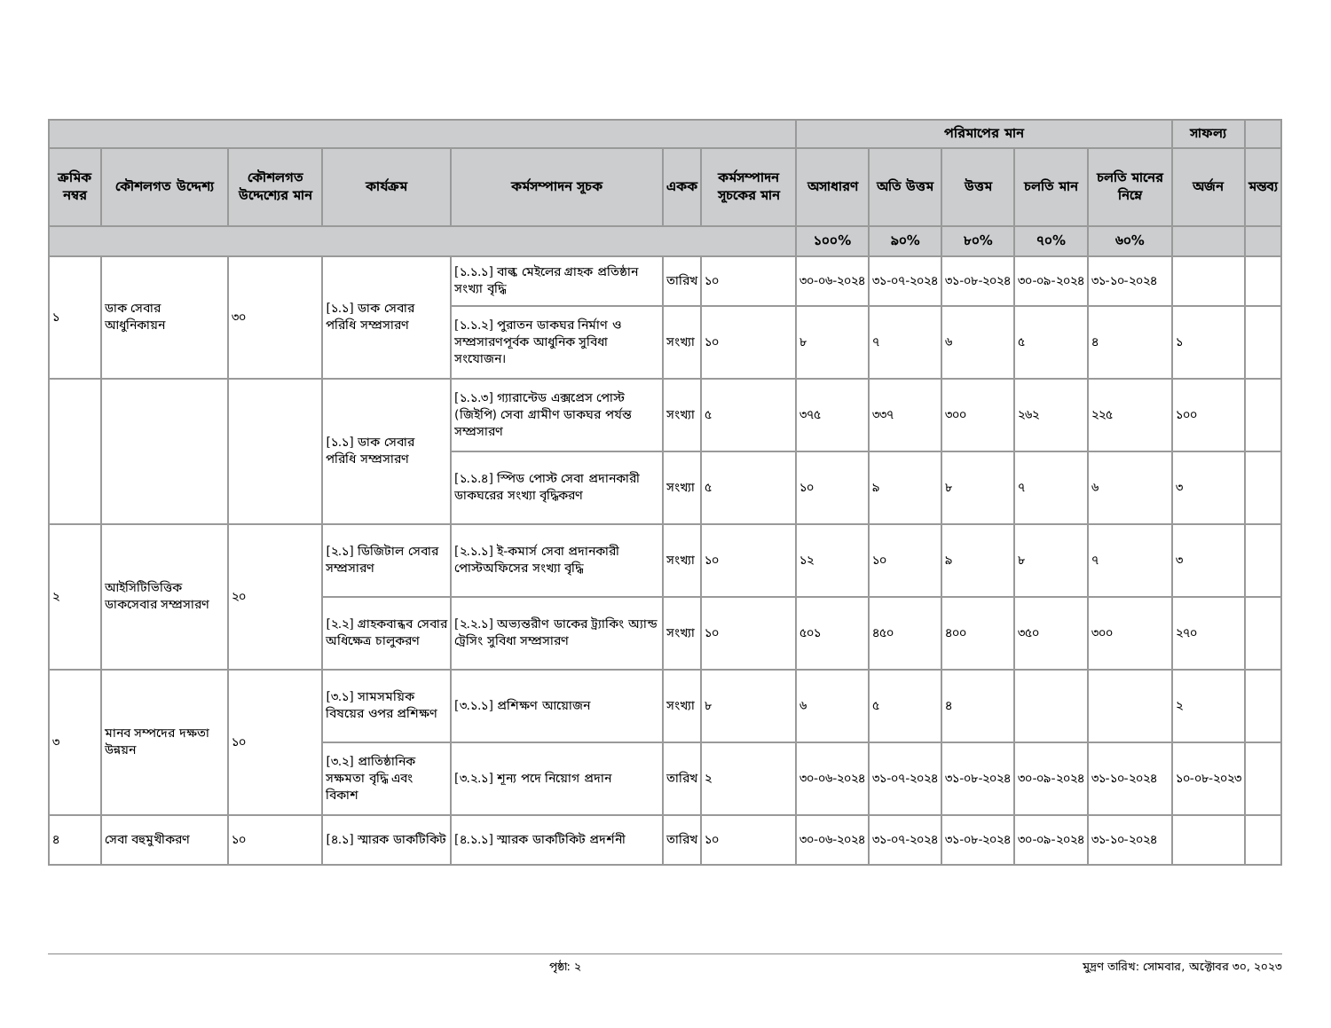| | | | | | | | পরিমাপের মান | | | | | সাফল্য | |
| --- | --- | --- | --- | --- | --- | --- | --- | --- | --- | --- | --- | --- | --- |
| ক্রমিক নম্বর | কৌশলগত উদ্দেশ্য | কৌশলগত উদ্দেশ্যের মান | কার্যক্রম | কর্মসম্পাদন সূচক | একক | কর্মসম্পাদন সূচকের মান | অসাধারণ | অতি উত্তম | উত্তম | চলতি মান | চলতি মানের নিম্নে | অর্জন | মন্তব্য |
| | | | | | | | ১০০% | ৯০% | ৮০% | ৭০% | ৬০% | | |
| ১ | ডাক সেবার আধুনিকায়ন | ৩০ | [১.১] ডাক সেবার পরিধি সম্প্রসারণ | [১.১.১] বাল্ক মেইলের গ্রাহক প্রতিষ্ঠান সংখ্যা বৃদ্ধি | তারিখ | ১০ | ৩০-০৬-২০২৪ | ৩১-০৭-২০২৪ | ৩১-০৮-২০২৪ | ৩০-০৯-২০২৪ | ৩১-১০-২০২৪ | | |
| | | | | [১.১.২] পুরাতন ডাকঘর নির্মাণ ও সম্প্রসারণপূর্বক আধুনিক সুবিধা সংযোজন। | সংখ্যা | ১০ | ৮ | ৭ | ৬ | ৫ | ৪ | ১ | |
| | | | [১.১] ডাক সেবার পরিধি সম্প্রসারণ | [১.১.৩] গ্যারান্টেড এক্সপ্রেস পোস্ট (জিইপি) সেবা গ্রামীণ ডাকঘর পর্যন্ত সম্প্রসারণ | সংখ্যা | ৫ | ৩৭৫ | ৩৩৭ | ৩০০ | ২৬২ | ২২৫ | ১০০ | |
| | | | | [১.১.৪] স্পিড পোস্ট সেবা প্রদানকারী ডাকঘরের সংখ্যা বৃদ্ধিকরণ | সংখ্যা | ৫ | ১০ | ৯ | ৮ | ৭ | ৬ | ৩ | |
| ২ | আইসিটিভিত্তিক ডাকসেবার সম্প্রসারণ | ২০ | [২.১] ডিজিটাল সেবার সম্প্রসারণ | [২.১.১] ই-কমার্স সেবা প্রদানকারী পোস্টঅফিসের সংখ্যা বৃদ্ধি | সংখ্যা | ১০ | ১২ | ১০ | ৯ | ৮ | ৭ | ৩ | |
| | | | [২.২] গ্রাহকবান্ধব সেবার অধিক্ষেত্র চালুকরণ | [২.২.১] অভ্যন্তরীণ ডাকের ট্র্যাকিং অ্যান্ড ট্রেসিং সুবিধা সম্প্রসারণ | সংখ্যা | ১০ | ৫০১ | ৪৫০ | ৪০০ | ৩৫০ | ৩০০ | ২৭০ | |
| ৩ | মানব সম্পদের দক্ষতা উন্নয়ন | ১০ | [৩.১] সামসময়িক বিষয়ের ওপর প্রশিক্ষণ | [৩.১.১] প্রশিক্ষণ আয়োজন | সংখ্যা | ৮ | ৬ | ৫ | ৪ | | | ২ | |
| | | | [৩.২] প্রাতিষ্ঠানিক সক্ষমতা বৃদ্ধি এবং বিকাশ | [৩.২.১] শূন্য পদে নিয়োগ প্রদান | তারিখ | ২ | ৩০-০৬-২০২৪ | ৩১-০৭-২০২৪ | ৩১-০৮-২০২৪ | ৩০-০৯-২০২৪ | ৩১-১০-২০২৪ | ১০-০৮-২০২৩ | |
| ৪ | সেবা বহুমুখীকরণ | ১০ | [৪.১] স্মারক ডাকটিকিট | [৪.১.১] স্মারক ডাকটিকিট প্রদর্শনী | তারিখ | ১০ | ৩০-০৬-২০২৪ | ৩১-০৭-২০২৪ | ৩১-০৮-২০২৪ | ৩০-০৯-২০২৪ | ৩১-১০-২০২৪ | | |
পৃষ্ঠা: ২ মুদ্রণ তারিখ: সোমবার, অক্টোবর ৩০, ২০২৩